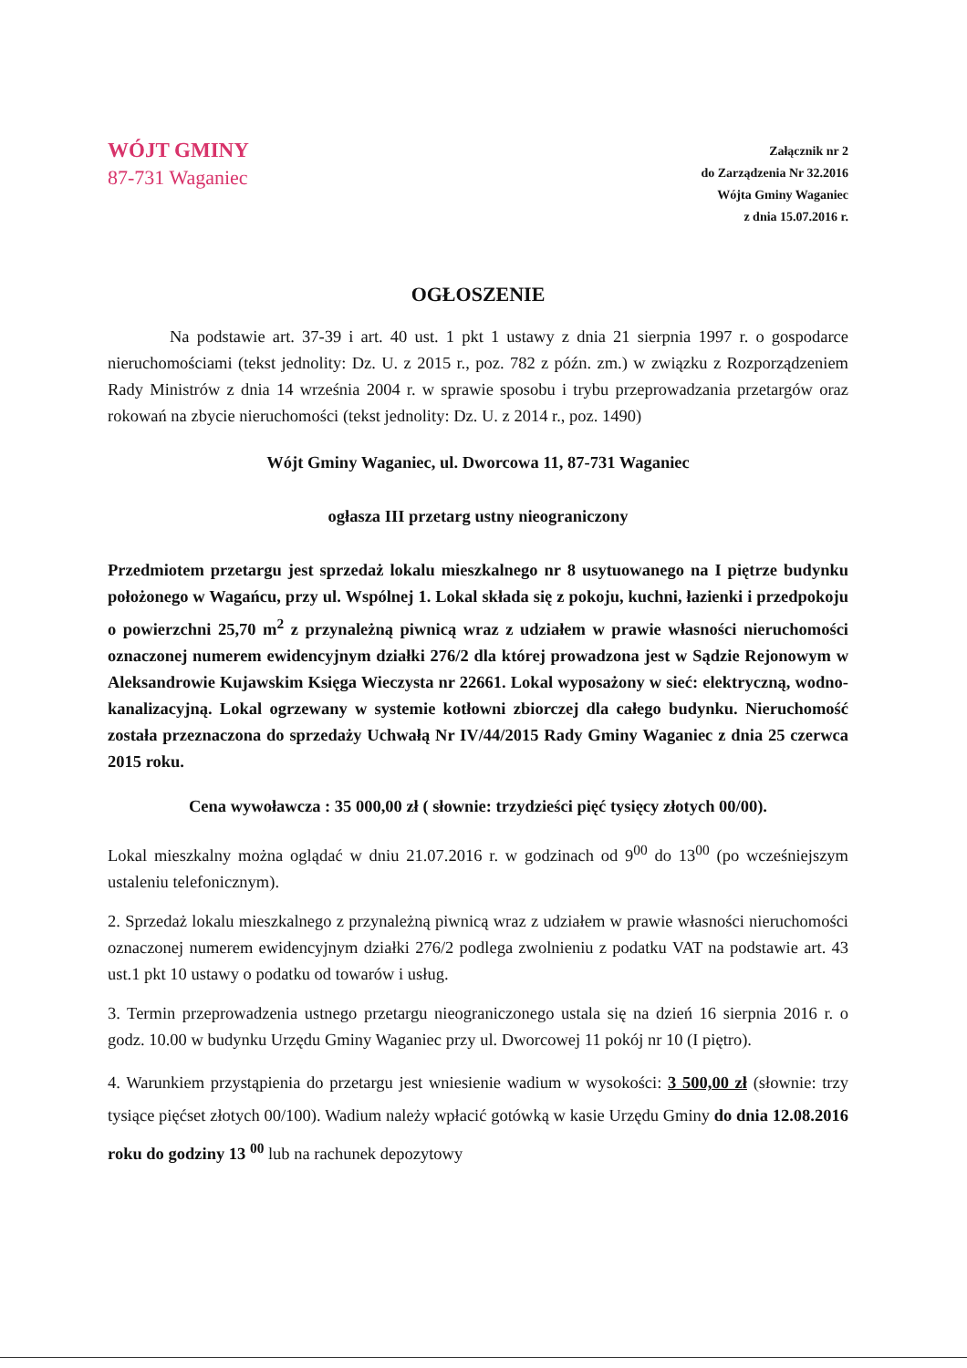WÓJT GMINY
87-731 Waganiec
Załącznik nr 2
do Zarządzenia Nr 32.2016
Wójta Gminy Waganiec
z dnia 15.07.2016 r.
OGŁOSZENIE
Na podstawie art. 37-39 i art. 40 ust. 1 pkt 1 ustawy z dnia 21 sierpnia 1997 r. o gospodarce nieruchomościami (tekst jednolity: Dz. U. z 2015 r., poz. 782 z późn. zm.) w związku z Rozporządzeniem Rady Ministrów z dnia 14 września 2004 r. w sprawie sposobu i trybu przeprowadzania przetargów oraz rokowań na zbycie nieruchomości (tekst jednolity: Dz. U. z 2014 r., poz. 1490)
Wójt Gminy Waganiec, ul. Dworcowa 11, 87-731 Waganiec
ogłasza III przetarg ustny nieograniczony
Przedmiotem przetargu jest sprzedaż lokalu mieszkalnego nr 8 usytuowanego na I piętrze budynku położonego w Wagańcu, przy ul. Wspólnej 1. Lokal składa się z pokoju, kuchni, łazienki i przedpokoju o powierzchni 25,70 m<sup>2</sup> z przynależną piwnicą wraz z udziałem w prawie własności nieruchomości oznaczonej numerem ewidencyjnym działki 276/2 dla której prowadzona jest w Sądzie Rejonowym w Aleksandrowie Kujawskim Księga Wieczysta nr 22661. Lokal wyposażony w sieć: elektryczną, wodno-kanalizacyjną. Lokal ogrzewany w systemie kotłowni zbiorczej dla całego budynku. Nieruchomość została przeznaczona do sprzedaży Uchwałą Nr IV/44/2015 Rady Gminy Waganiec z dnia 25 czerwca 2015 roku.
Cena wywoławcza : 35 000,00 zł ( słownie: trzydzieści pięć tysięcy złotych 00/00).
Lokal mieszkalny można oglądać w dniu 21.07.2016 r. w godzinach od 9<sup>00</sup> do 13<sup>00</sup> (po wcześniejszym ustaleniu telefonicznym).
2. Sprzedaż lokalu mieszkalnego z przynależną piwnicą wraz z udziałem w prawie własności nieruchomości oznaczonej numerem ewidencyjnym działki 276/2 podlega zwolnieniu z podatku VAT na podstawie art. 43 ust.1 pkt 10 ustawy o podatku od towarów i usług.
3. Termin przeprowadzenia ustnego przetargu nieograniczonego ustala się na dzień 16 sierpnia 2016 r. o godz. 10.00 w budynku Urzędu Gminy Waganiec przy ul. Dworcowej 11 pokój nr 10 (I piętro).
4. Warunkiem przystąpienia do przetargu jest wniesienie wadium w wysokości: 3 500,00 zł (słownie: trzy tysiące pięćset złotych 00/100). Wadium należy wpłacić gotówką w kasie Urzędu Gminy do dnia 12.08.2016 roku do godziny 13 <sup>00</sup> lub na rachunek depozytowy